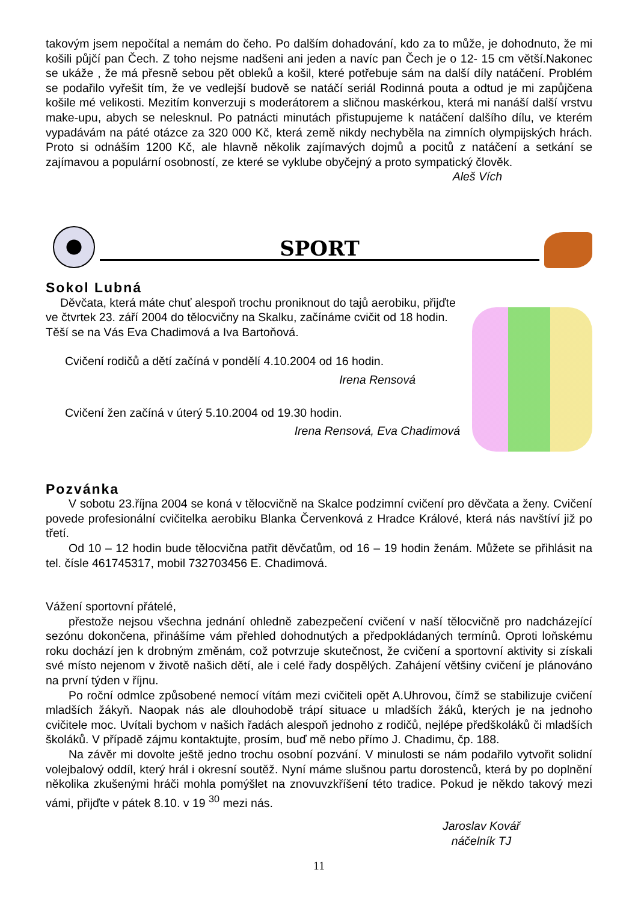takovým jsem nepočítal a nemám do čeho. Po dalším dohadování, kdo za to může, je dohodnuto, že mi košili půjčí pan Čech. Z toho nejsme nadšeni ani jeden a navíc pan Čech je o 12- 15 cm větší.Nakonec se ukáže , že má přesně sebou pět obleků a košil, které potřebuje sám na další díly natáčení. Problém se podařilo vyřešit tím, že ve vedlejší budově se natáčí seriál Rodinná pouta a odtud je mi zapůjčena košile mé velikosti. Mezitím konverzuji s moderátorem a sličnou maskérkou, která mi nanáší další vrstvu make-upu, abych se nelesknul. Po patnácti minutách přistupujeme k natáčení dalšího dílu, ve kterém vypadávám na páté otázce za 320 000 Kč, která země nikdy nechyběla na zimních olympijských hrách. Proto si odnáším 1200 Kč, ale hlavně několik zajímavých dojmů a pocitů z natáčení a setkání se zajímavou a populární osobností, ze které se vyklube obyčejný a proto sympatický člověk.
Aleš Vích
SPORT
Sokol Lubná
Děvčata, která máte chuť alespoň trochu proniknout do tajů aerobiku, přijďte ve čtvrtek 23. září 2004 do tělocvičny na Skalku, začínáme cvičit od 18 hodin. Těší se na Vás Eva Chadimová a Iva Bartoňová.
Cvičení rodičů a dětí začíná v pondělí 4.10.2004 od 16 hodin.
Irena Rensová
Cvičení žen začíná v úterý 5.10.2004 od 19.30 hodin.
Irena Rensová, Eva Chadimová
Pozvánka
V sobotu 23.října 2004 se koná v tělocvičně na Skalce podzimní cvičení pro děvčata a ženy. Cvičení povede profesionální cvičitelka aerobiku Blanka Červenková z Hradce Králové, která nás navštíví již po třetí.
Od 10 – 12 hodin bude tělocvična patřit děvčatům, od 16 – 19 hodin ženám. Můžete se přihlásit na tel. čísle 461745317, mobil 732703456 E. Chadimová.
Vážení sportovní přátelé,
přestože nejsou všechna jednání ohledně zabezpečení cvičení v naší tělocvičně pro nadcházející sezónu dokončena, přinášíme vám přehled dohodnutých a předpokládaných termínů. Oproti loňskému roku dochází jen k drobným změnám, což potvrzuje skutečnost, že cvičení a sportovní aktivity si získali své místo nejenom v životě našich dětí, ale i celé řady dospělých. Zahájení většiny cvičení je plánováno na první týden v říjnu.
Po roční odmlce způsobené nemocí vítám mezi cvičiteli opět A.Uhrovou, čímž se stabilizuje cvičení mladších žákyň. Naopak nás ale dlouhodobě trápí situace u mladších žáků, kterých je na jednoho cvičitele moc. Uvítali bychom v našich řadách alespoň jednoho z rodičů, nejlépe předškoláků či mladších školáků. V případě zájmu kontaktujte, prosím, buď mě nebo přímo J. Chadimu, čp. 188.
Na závěr mi dovolte ještě jedno trochu osobní pozvání. V minulosti se nám podařilo vytvořit solidní volejbalový oddíl, který hrál i okresní soutěž. Nyní máme slušnou partu dorostenců, která by po doplnění několika zkušenými hráči mohla pomýšlet na znovuvzkříšení této tradice. Pokud je někdo takový mezi vámi, přijďte v pátek 8.10. v 19 <sup>30</sup> mezi nás.
Jaroslav Kovář
náčelník TJ
11